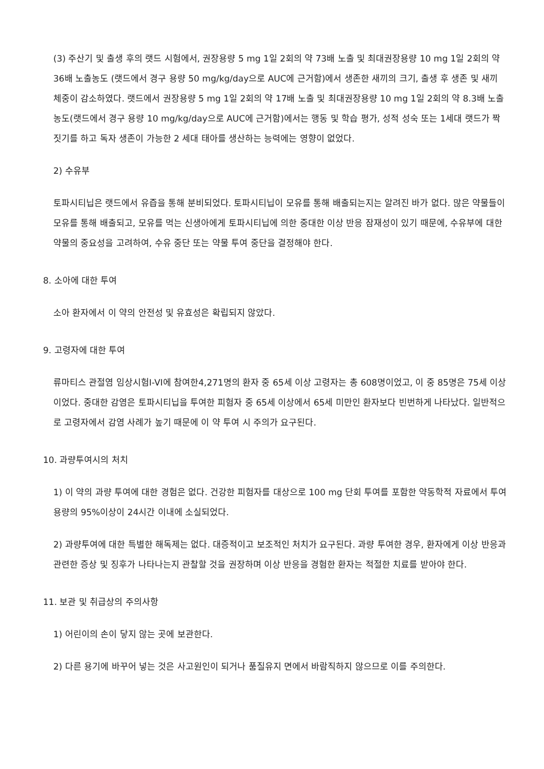(3) 주산기 및 출생 후의 랫드 시험에서, 권장용량 5 mg 1일 2회의 약 73배 노출 및 최대권장용량 10 mg 1일 2회의 약 36배 노출농도 (랫드에서 경구 용량 50 mg/kg/day으로 AUC에 근거함)에서 생존한 새끼의 크기, 출생 후 생존 및 새끼 체중이 감소하였다. 랫드에서 권장용량 5 mg 1일 2회의 약 17배 노출 및 최대권장용량 10 mg 1일 2회의 약 8.3배 노출농도(랫드에서 경구 용량 10 mg/kg/day으로 AUC에 근거함)에서는 행동 및 학습 평가, 성적 성숙 또는 1세대 랫드가 짝짓기를 하고 독자 생존이 가능한 2 세대 태아를 생산하는 능력에는 영향이 없었다.
2) 수유부
토파시티닙은 랫드에서 유즙을 통해 분비되었다. 토파시티닙이 모유를 통해 배출되는지는 알려진 바가 없다. 많은 약물들이 모유를 통해 배출되고, 모유를 먹는 신생아에게 토파시티닙에 의한 중대한 이상 반응 잠재성이 있기 때문에, 수유부에 대한 약물의 중요성을 고려하여, 수유 중단 또는 약물 투여 중단을 결정해야 한다.
8. 소아에 대한 투여
소아 환자에서 이 약의 안전성 및 유효성은 확립되지 않았다.
9. 고령자에 대한 투여
류마티스 관절염 임상시험I-VI에 참여한4,271명의 환자 중 65세 이상 고령자는 총 608명이었고, 이 중 85명은 75세 이상이었다. 중대한 감염은 토파시티닙을 투여한 피험자 중 65세 이상에서 65세 미만인 환자보다 빈번하게 나타났다. 일반적으로 고령자에서 감염 사례가 높기 때문에 이 약 투여 시 주의가 요구된다.
10. 과량투여시의 처치
1) 이 약의 과량 투여에 대한 경험은 없다. 건강한 피험자를 대상으로 100 mg 단회 투여를 포함한 약동학적 자료에서 투여 용량의 95%이상이 24시간 이내에 소실되었다.
2) 과량투여에 대한 특별한 해독제는 없다. 대증적이고 보조적인 처치가 요구된다. 과량 투여한 경우, 환자에게 이상 반응과 관련한 증상 및 징후가 나타나는지 관찰할 것을 권장하며 이상 반응을 경험한 환자는 적절한 치료를 받아야 한다.
11. 보관 및 취급상의 주의사항
1) 어린이의 손이 닿지 않는 곳에 보관한다.
2) 다른 용기에 바꾸어 넣는 것은 사고원인이 되거나 품질유지 면에서 바람직하지 않으므로 이를 주의한다.